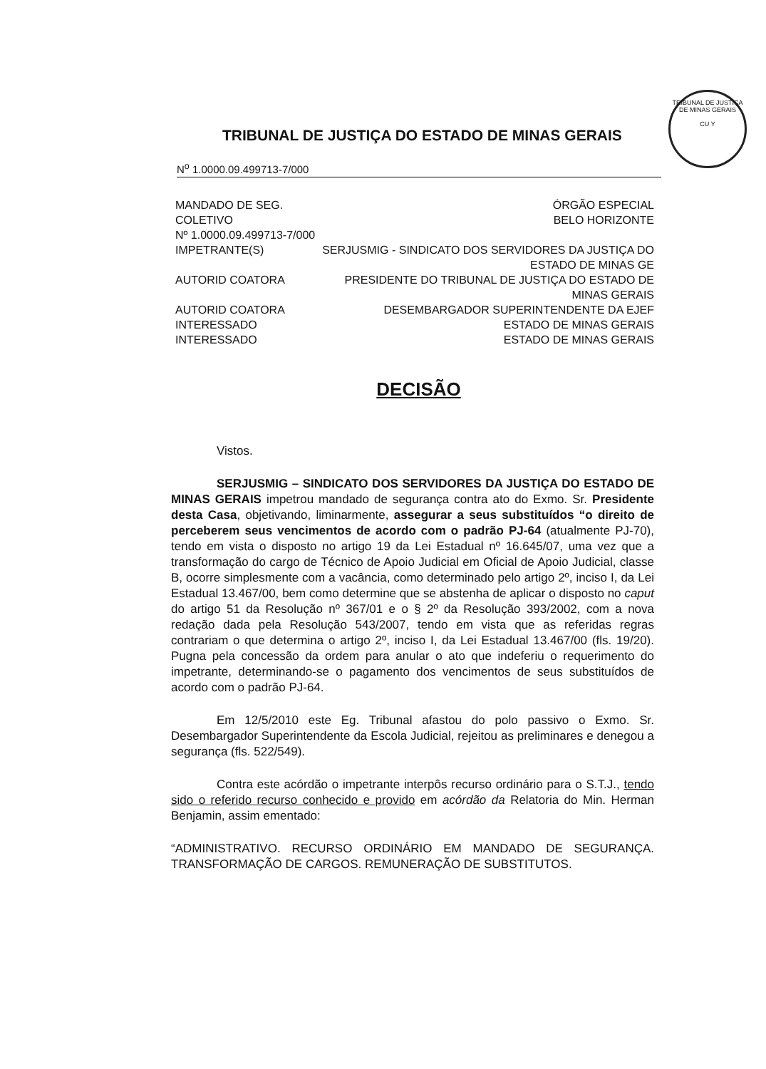TRIBUNAL DE JUSTIÇA DE MINAS GERAIS
CU Y
TRIBUNAL DE JUSTIÇA DO ESTADO DE MINAS GERAIS
N<sup>o</sup> 1.0000.09.499713-7/000
| MANDADO DE SEG. COLETIVO Nº 1.0000.09.499713-7/000 | ÓRGÃO ESPECIAL BELO HORIZONTE |
| IMPETRANTE(S) | SERJUSMIG - SINDICATO DOS SERVIDORES DA JUSTIÇA DO ESTADO DE MINAS GE |
| AUTORID COATORA | PRESIDENTE DO TRIBUNAL DE JUSTIÇA DO ESTADO DE MINAS GERAIS |
| AUTORID COATORA | DESEMBARGADOR SUPERINTENDENTE DA EJEF |
| INTERESSADO | ESTADO DE MINAS GERAIS |
| INTERESSADO | ESTADO DE MINAS GERAIS |
DECISÃO
Vistos.
SERJUSMIG – SINDICATO DOS SERVIDORES DA JUSTIÇA DO ESTADO DE MINAS GERAIS impetrou mandado de segurança contra ato do Exmo. Sr. Presidente desta Casa, objetivando, liminarmente, assegurar a seus substituídos “o direito de perceberem seus vencimentos de acordo com o padrão PJ-64 (atualmente PJ-70), tendo em vista o disposto no artigo 19 da Lei Estadual nº 16.645/07, uma vez que a transformação do cargo de Técnico de Apoio Judicial em Oficial de Apoio Judicial, classe B, ocorre simplesmente com a vacância, como determinado pelo artigo 2º, inciso I, da Lei Estadual 13.467/00, bem como determine que se abstenha de aplicar o disposto no caput do artigo 51 da Resolução nº 367/01 e o § 2º da Resolução 393/2002, com a nova redação dada pela Resolução 543/2007, tendo em vista que as referidas regras contrariam o que determina o artigo 2º, inciso I, da Lei Estadual 13.467/00 (fls. 19/20). Pugna pela concessão da ordem para anular o ato que indeferiu o requerimento do impetrante, determinando-se o pagamento dos vencimentos de seus substituídos de acordo com o padrão PJ-64.
Em 12/5/2010 este Eg. Tribunal afastou do polo passivo o Exmo. Sr. Desembargador Superintendente da Escola Judicial, rejeitou as preliminares e denegou a segurança (fls. 522/549).
Contra este acórdão o impetrante interpôs recurso ordinário para o S.T.J., tendo sido o referido recurso conhecido e provido em acórdão da Relatoria do Min. Herman Benjamin, assim ementado:
“ADMINISTRATIVO. RECURSO ORDINÁRIO EM MANDADO DE SEGURANÇA. TRANSFORMAÇÃO DE CARGOS. REMUNERAÇÃO DE SUBSTITUTOS.